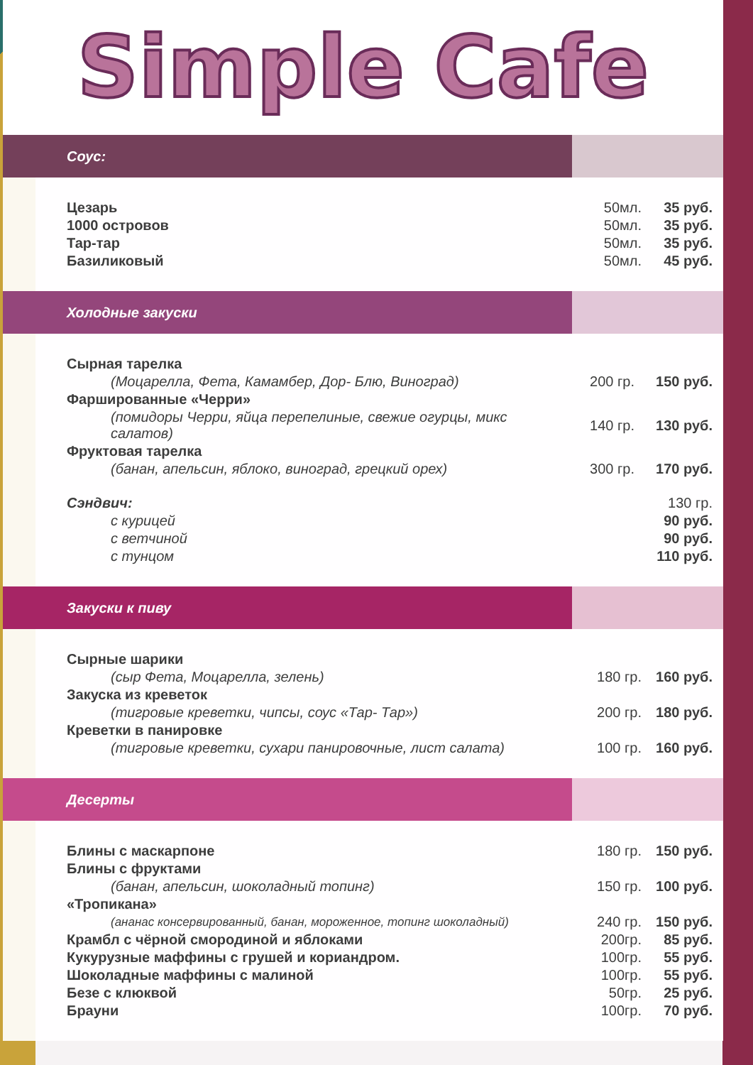Simple Cafe
Соус:
| Цезарь | 50мл. | 35 руб. |
| 1000 островов | 50мл. | 35 руб. |
| Тар-тар | 50мл. | 35 руб. |
| Базиликовый | 50мл. | 45 руб. |
Холодные закуски
| Сырная тарелка | | |
| (Моцарелла, Фета, Камамбер, Дор- Блю, Виноград) | 200 гр. | 150 руб. |
| Фаршированные «Черри» | | |
| (помидоры Черри, яйца перепелиные, свежие огурцы, микс салатов) | 140 гр. | 130 руб. |
| Фруктовая тарелка | | |
| (банан, апельсин, яблоко, виноград, грецкий орех) | 300 гр. | 170 руб. |
| Сэндвич: | | 130 гр. |
| с курицей | | 90 руб. |
| с ветчиной | | 90 руб. |
| с тунцом | | 110 руб. |
Закуски к пиву
| Сырные шарики | | |
| (сыр Фета, Моцарелла, зелень) | 180 гр. | 160 руб. |
| Закуска из креветок | | |
| (тигровые креветки, чипсы, соус «Тар- Тар») | 200 гр. | 180 руб. |
| Креветки в панировке | | |
| (тигровые креветки, сухари панировочные, лист салата) | 100 гр. | 160 руб. |
Десерты
| Блины с маскарпоне | 180 гр. | 150 руб. |
| Блины с фруктами | | |
| (банан, апельсин, шоколадный топинг) | 150 гр. | 100 руб. |
| «Тропикана» | | |
| (ананас консервированный, банан, мороженное, топинг шоколадный) | 240 гр. | 150 руб. |
| Крамбл с чёрной смородиной и яблоками | 200гр. | 85 руб. |
| Кукурузные маффины с грушей и кориандром. | 100гр. | 55 руб. |
| Шоколадные маффины с малиной | 100гр. | 55 руб. |
| Безе с клюквой | 50гр. | 25 руб. |
| Брауни | 100гр. | 70 руб. |